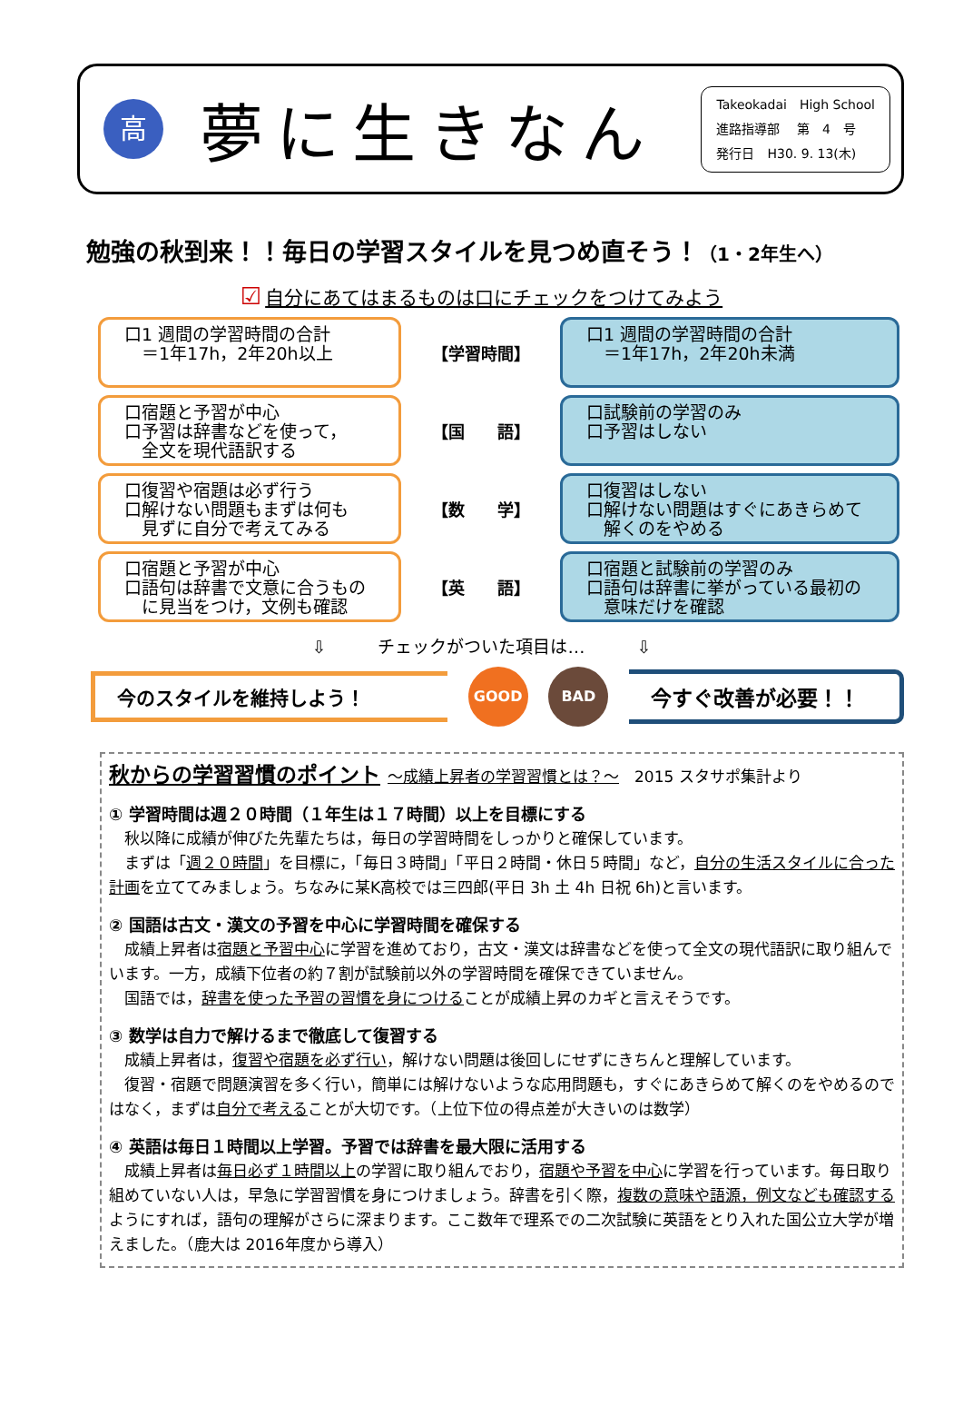高
夢に生きなん
Takeokadai　High School
進路指導部　 第　4　号
発行日　H30. 9. 13(木)
勉強の秋到来！！毎日の学習スタイルを見つめ直そう！（1・2年生へ）
☑ 自分にあてはまるものは口にチェックをつけてみよう
口1 週間の学習時間の合計
　＝1年17h，2年20h以上
【学習時間】
口1 週間の学習時間の合計
　＝1年17h，2年20h未満
口宿題と予習が中心
口予習は辞書などを使って，
　全文を現代語訳する
【国　　語】
口試験前の学習のみ
口予習はしない
口復習や宿題は必ず行う
口解けない問題もまずは何も
　見ずに自分で考えてみる
【数　　学】
口復習はしない
口解けない問題はすぐにあきらめて
　解くのをやめる
口宿題と予習が中心
口語句は辞書で文意に合うもの
　に見当をつけ，文例も確認
【英　　語】
口宿題と試験前の学習のみ
口語句は辞書に挙がっている最初の
　意味だけを確認
⇩　　　チェックがついた項目は…　　　⇩
今のスタイルを維持しよう！
GOOD BAD
今すぐ改善が必要！！
秋からの学習習慣のポイント ～成績上昇者の学習習慣とは？～　2015 スタサポ集計より
① 学習時間は週２０時間（１年生は１７時間）以上を目標にする
秋以降に成績が伸びた先輩たちは，毎日の学習時間をしっかりと確保しています。
まずは「週２０時間」を目標に，「毎日３時間」「平日２時間・休日５時間」など，自分の生活スタイルに合った計画を立ててみましょう。ちなみに某K高校では三四郎(平日 3h 土 4h 日祝 6h)と言います。
② 国語は古文・漢文の予習を中心に学習時間を確保する
成績上昇者は宿題と予習中心に学習を進めており，古文・漢文は辞書などを使って全文の現代語訳に取り組んでいます。一方，成績下位者の約７割が試験前以外の学習時間を確保できていません。
国語では，辞書を使った予習の習慣を身につけることが成績上昇のカギと言えそうです。
③ 数学は自力で解けるまで徹底して復習する
成績上昇者は，復習や宿題を必ず行い，解けない問題は後回しにせずにきちんと理解しています。
復習・宿題で問題演習を多く行い，簡単には解けないような応用問題も，すぐにあきらめて解くのをやめるのではなく，まずは自分で考えることが大切です。（上位下位の得点差が大きいのは数学）
④ 英語は毎日１時間以上学習。予習では辞書を最大限に活用する
成績上昇者は毎日必ず１時間以上の学習に取り組んでおり，宿題や予習を中心に学習を行っています。毎日取り組めていない人は，早急に学習習慣を身につけましょう。辞書を引く際，複数の意味や語源，例文なども確認するようにすれば，語句の理解がさらに深まります。ここ数年で理系での二次試験に英語をとり入れた国公立大学が増えました。（鹿大は 2016年度から導入）